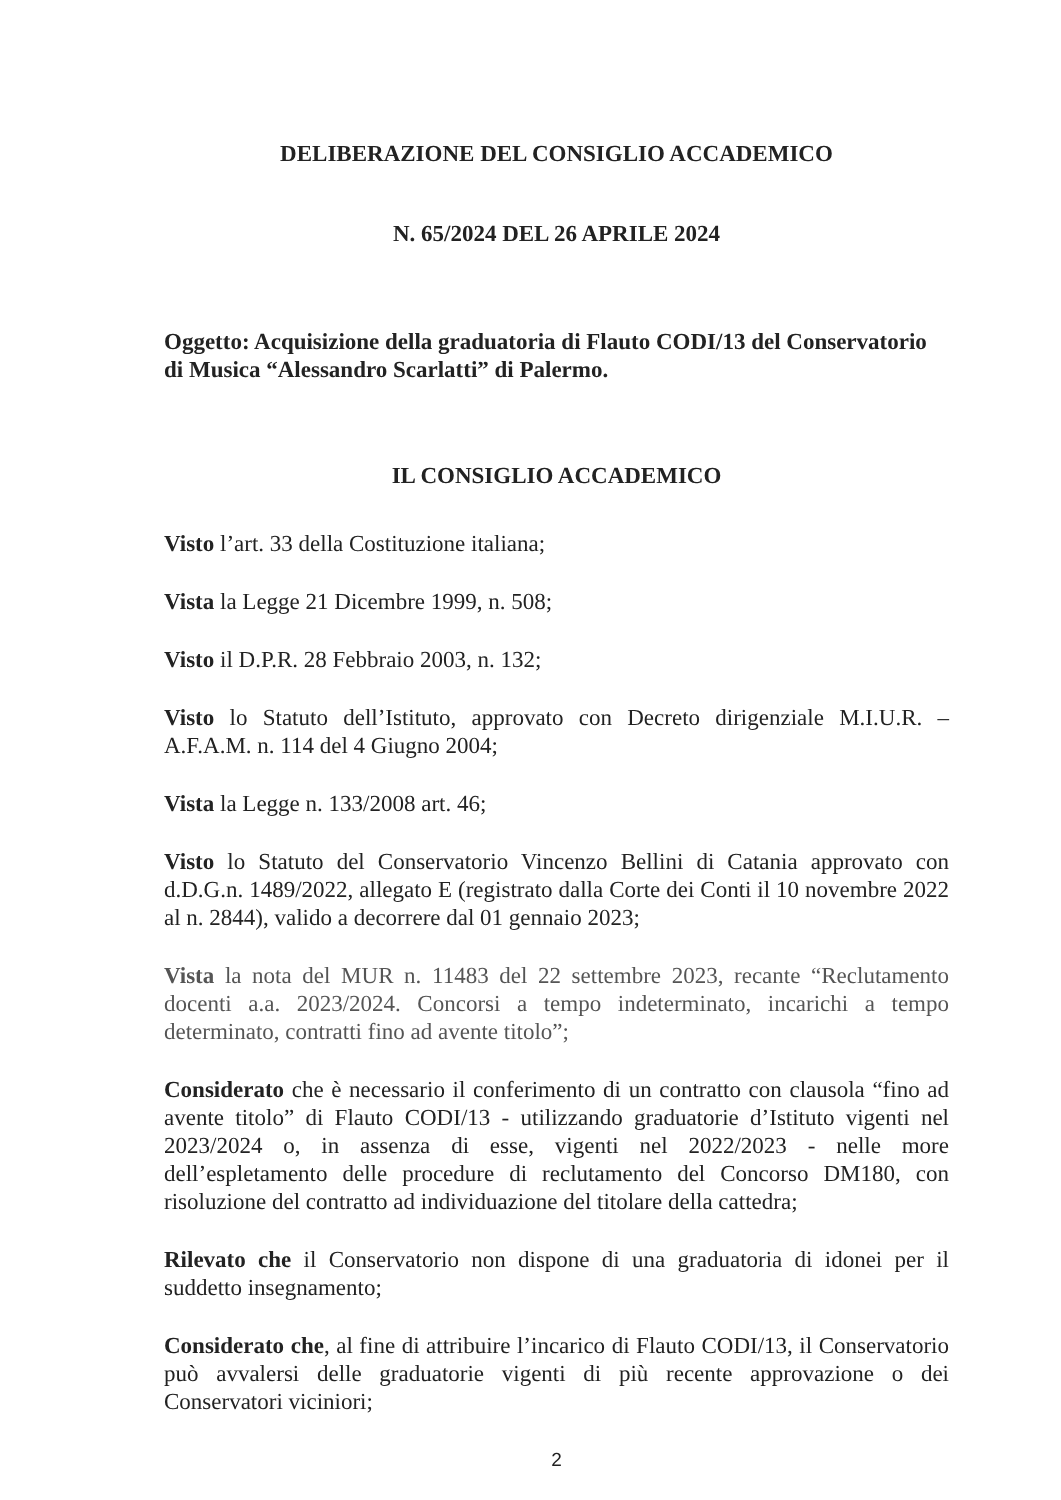DELIBERAZIONE DEL CONSIGLIO ACCADEMICO
N. 65/2024 DEL 26 APRILE 2024
Oggetto: Acquisizione della graduatoria di Flauto CODI/13 del Conservatorio di Musica “Alessandro Scarlatti” di Palermo.
IL CONSIGLIO ACCADEMICO
Visto l’art. 33 della Costituzione italiana;
Vista la Legge 21 Dicembre 1999, n. 508;
Visto il D.P.R. 28 Febbraio 2003, n. 132;
Visto lo Statuto dell’Istituto, approvato con Decreto dirigenziale M.I.U.R. – A.F.A.M. n. 114 del 4 Giugno 2004;
Vista la Legge n. 133/2008 art. 46;
Visto lo Statuto del Conservatorio Vincenzo Bellini di Catania approvato con d.D.G.n. 1489/2022, allegato E (registrato dalla Corte dei Conti il 10 novembre 2022 al n. 2844), valido a decorrere dal 01 gennaio 2023;
Vista la nota del MUR n. 11483 del 22 settembre 2023, recante “Reclutamento docenti a.a. 2023/2024. Concorsi a tempo indeterminato, incarichi a tempo determinato, contratti fino ad avente titolo”;
Considerato che è necessario il conferimento di un contratto con clausola “fino ad avente titolo” di Flauto CODI/13 - utilizzando graduatorie d’Istituto vigenti nel 2023/2024 o, in assenza di esse, vigenti nel 2022/2023 - nelle more dell’espletamento delle procedure di reclutamento del Concorso DM180, con risoluzione del contratto ad individuazione del titolare della cattedra;
Rilevato che il Conservatorio non dispone di una graduatoria di idonei per il suddetto insegnamento;
Considerato che, al fine di attribuire l’incarico di Flauto CODI/13, il Conservatorio può avvalersi delle graduatorie vigenti di più recente approvazione o dei Conservatori viciniori;
2